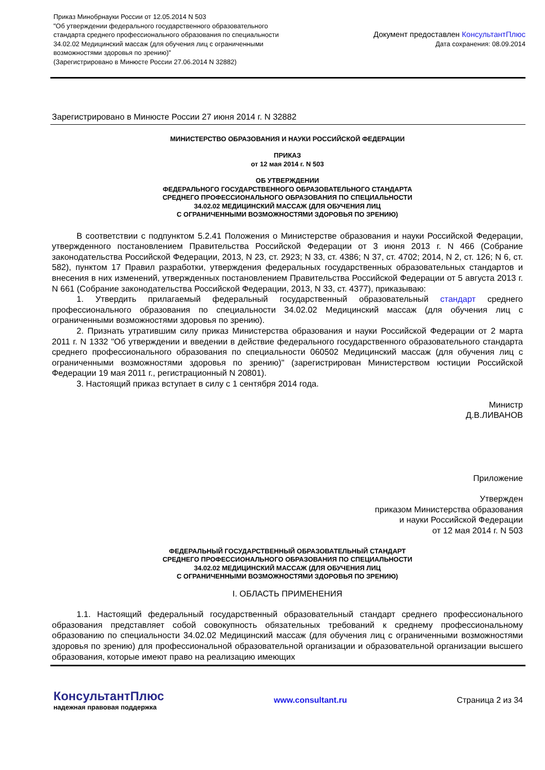Приказ Минобрнауки России от 12.05.2014 N 503
"Об утверждении федерального государственного образовательного
стандарта среднего профессионального образования по специальности
34.02.02 Медицинский массаж (для обучения лиц с ограниченными
возможностями здоровья по зрению)"
(Зарегистрировано в Минюсте России 27.06.2014 N 32882)
Документ предоставлен КонсультантПлюс
Дата сохранения: 08.09.2014
Зарегистрировано в Минюсте России 27 июня 2014 г. N 32882
МИНИСТЕРСТВО ОБРАЗОВАНИЯ И НАУКИ РОССИЙСКОЙ ФЕДЕРАЦИИ
ПРИКАЗ
от 12 мая 2014 г. N 503
ОБ УТВЕРЖДЕНИИ
ФЕДЕРАЛЬНОГО ГОСУДАРСТВЕННОГО ОБРАЗОВАТЕЛЬНОГО СТАНДАРТА
СРЕДНЕГО ПРОФЕССИОНАЛЬНОГО ОБРАЗОВАНИЯ ПО СПЕЦИАЛЬНОСТИ
34.02.02 МЕДИЦИНСКИЙ МАССАЖ (ДЛЯ ОБУЧЕНИЯ ЛИЦ
С ОГРАНИЧЕННЫМИ ВОЗМОЖНОСТЯМИ ЗДОРОВЬЯ ПО ЗРЕНИЮ)
В соответствии с подпунктом 5.2.41 Положения о Министерстве образования и науки Российской Федерации, утвержденного постановлением Правительства Российской Федерации от 3 июня 2013 г. N 466 (Собрание законодательства Российской Федерации, 2013, N 23, ст. 2923; N 33, ст. 4386; N 37, ст. 4702; 2014, N 2, ст. 126; N 6, ст. 582), пунктом 17 Правил разработки, утверждения федеральных государственных образовательных стандартов и внесения в них изменений, утвержденных постановлением Правительства Российской Федерации от 5 августа 2013 г. N 661 (Собрание законодательства Российской Федерации, 2013, N 33, ст. 4377), приказываю:
1. Утвердить прилагаемый федеральный государственный образовательный стандарт среднего профессионального образования по специальности 34.02.02 Медицинский массаж (для обучения лиц с ограниченными возможностями здоровья по зрению).
2. Признать утратившим силу приказ Министерства образования и науки Российской Федерации от 2 марта 2011 г. N 1332 "Об утверждении и введении в действие федерального государственного образовательного стандарта среднего профессионального образования по специальности 060502 Медицинский массаж (для обучения лиц с ограниченными возможностями здоровья по зрению)" (зарегистрирован Министерством юстиции Российской Федерации 19 мая 2011 г., регистрационный N 20801).
3. Настоящий приказ вступает в силу с 1 сентября 2014 года.
Министр
Д.В.ЛИВАНОВ
Приложение
Утвержден
приказом Министерства образования
и науки Российской Федерации
от 12 мая 2014 г. N 503
ФЕДЕРАЛЬНЫЙ ГОСУДАРСТВЕННЫЙ ОБРАЗОВАТЕЛЬНЫЙ СТАНДАРТ
СРЕДНЕГО ПРОФЕССИОНАЛЬНОГО ОБРАЗОВАНИЯ ПО СПЕЦИАЛЬНОСТИ
34.02.02 МЕДИЦИНСКИЙ МАССАЖ (ДЛЯ ОБУЧЕНИЯ ЛИЦ
С ОГРАНИЧЕННЫМИ ВОЗМОЖНОСТЯМИ ЗДОРОВЬЯ ПО ЗРЕНИЮ)
I. ОБЛАСТЬ ПРИМЕНЕНИЯ
1.1. Настоящий федеральный государственный образовательный стандарт среднего профессионального образования представляет собой совокупность обязательных требований к среднему профессиональному образованию по специальности 34.02.02 Медицинский массаж (для обучения лиц с ограниченными возможностями здоровья по зрению) для профессиональной образовательной организации и образовательной организации высшего образования, которые имеют право на реализацию имеющих
КонсультантПлюс
надежная правовая поддержка
www.consultant.ru Страница 2 из 34